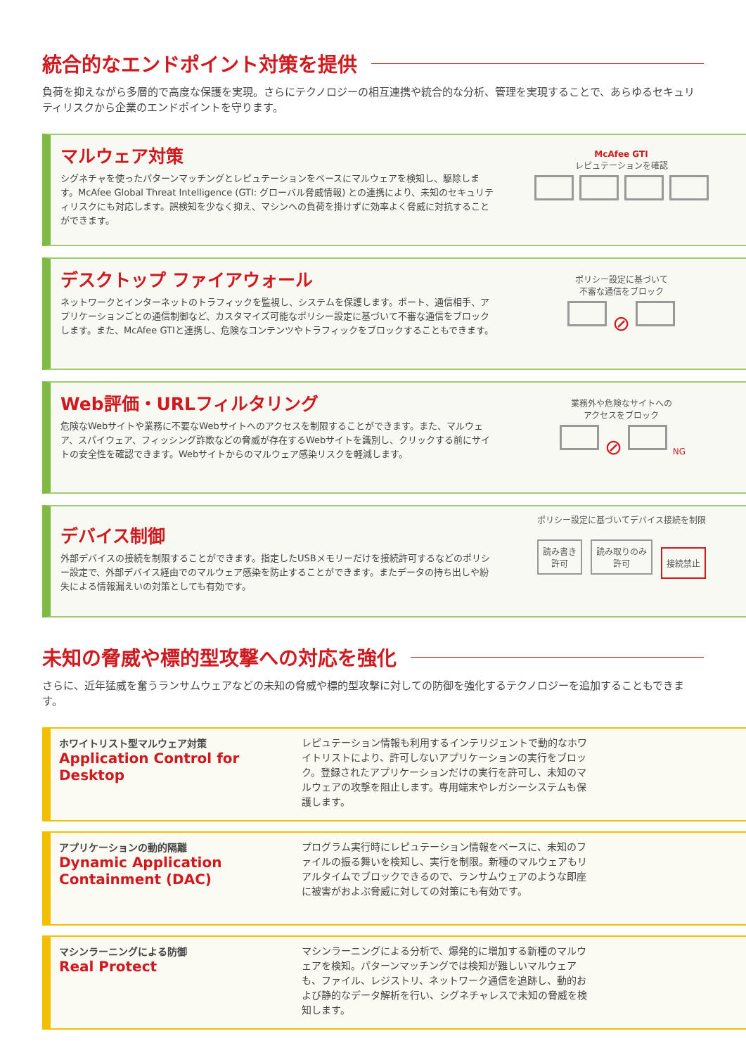統合的なエンドポイント対策を提供
負荷を抑えながら多層的で高度な保護を実現。さらにテクノロジーの相互連携や統合的な分析、管理を実現することで、あらゆるセキュリティリスクから企業のエンドポイントを守ります。
マルウェア対策
シグネチャを使ったパターンマッチングとレピュテーションをベースにマルウェアを検知し、駆除します。McAfee Global Threat Intelligence (GTI: グローバル脅威情報) との連携により、未知のセキュリティリスクにも対応します。誤検知を少なく抑え、マシンへの負荷を掛けずに効率よく脅威に対抗することができます。
McAfee GTI
レピュテーションを確認
デスクトップ ファイアウォール
ネットワークとインターネットのトラフィックを監視し、システムを保護します。ポート、通信相手、アプリケーションごとの通信制御など、カスタマイズ可能なポリシー設定に基づいて不審な通信をブロックします。また、McAfee GTIと連携し、危険なコンテンツやトラフィックをブロックすることもできます。
ポリシー設定に基づいて
不審な通信をブロック
⊘
Web評価・URLフィルタリング
危険なWebサイトや業務に不要なWebサイトへのアクセスを制限することができます。また、マルウェア、スパイウェア、フィッシング詐欺などの脅威が存在するWebサイトを識別し、クリックする前にサイトの安全性を確認できます。Webサイトからのマルウェア感染リスクを軽減します。
業務外や危険なサイトへの
アクセスをブロック
⊘ NG
デバイス制御
外部デバイスの接続を制限することができます。指定したUSBメモリーだけを接続許可するなどのポリシー設定で、外部デバイス経由でのマルウェア感染を防止することができます。またデータの持ち出しや紛失による情報漏えいの対策としても有効です。
ポリシー設定に基づいてデバイス接続を制限
読み書き
許可 読み取りのみ
許可 接続禁止
未知の脅威や標的型攻撃への対応を強化
さらに、近年猛威を奮うランサムウェアなどの未知の脅威や標的型攻撃に対しての防御を強化するテクノロジーを追加することもできます。
ホワイトリスト型マルウェア対策
Application Control for Desktop
レピュテーション情報も利用するインテリジェントで動的なホワイトリストにより、許可しないアプリケーションの実行をブロック。登録されたアプリケーションだけの実行を許可し、未知のマルウェアの攻撃を阻止します。専用端末やレガシーシステムも保護します。
アプリケーションの動的隔離
Dynamic Application
Containment (DAC)
プログラム実行時にレピュテーション情報をベースに、未知のファイルの振る舞いを検知し、実行を制限。新種のマルウェアもリアルタイムでブロックできるので、ランサムウェアのような即座に被害がおよぶ脅威に対しての対策にも有効です。
マシンラーニングによる防御
Real Protect
マシンラーニングによる分析で、爆発的に増加する新種のマルウェアを検知。パターンマッチングでは検知が難しいマルウェアも、ファイル、レジストリ、ネットワーク通信を追跡し、動的および静的なデータ解析を行い、シグネチャレスで未知の脅威を検知します。